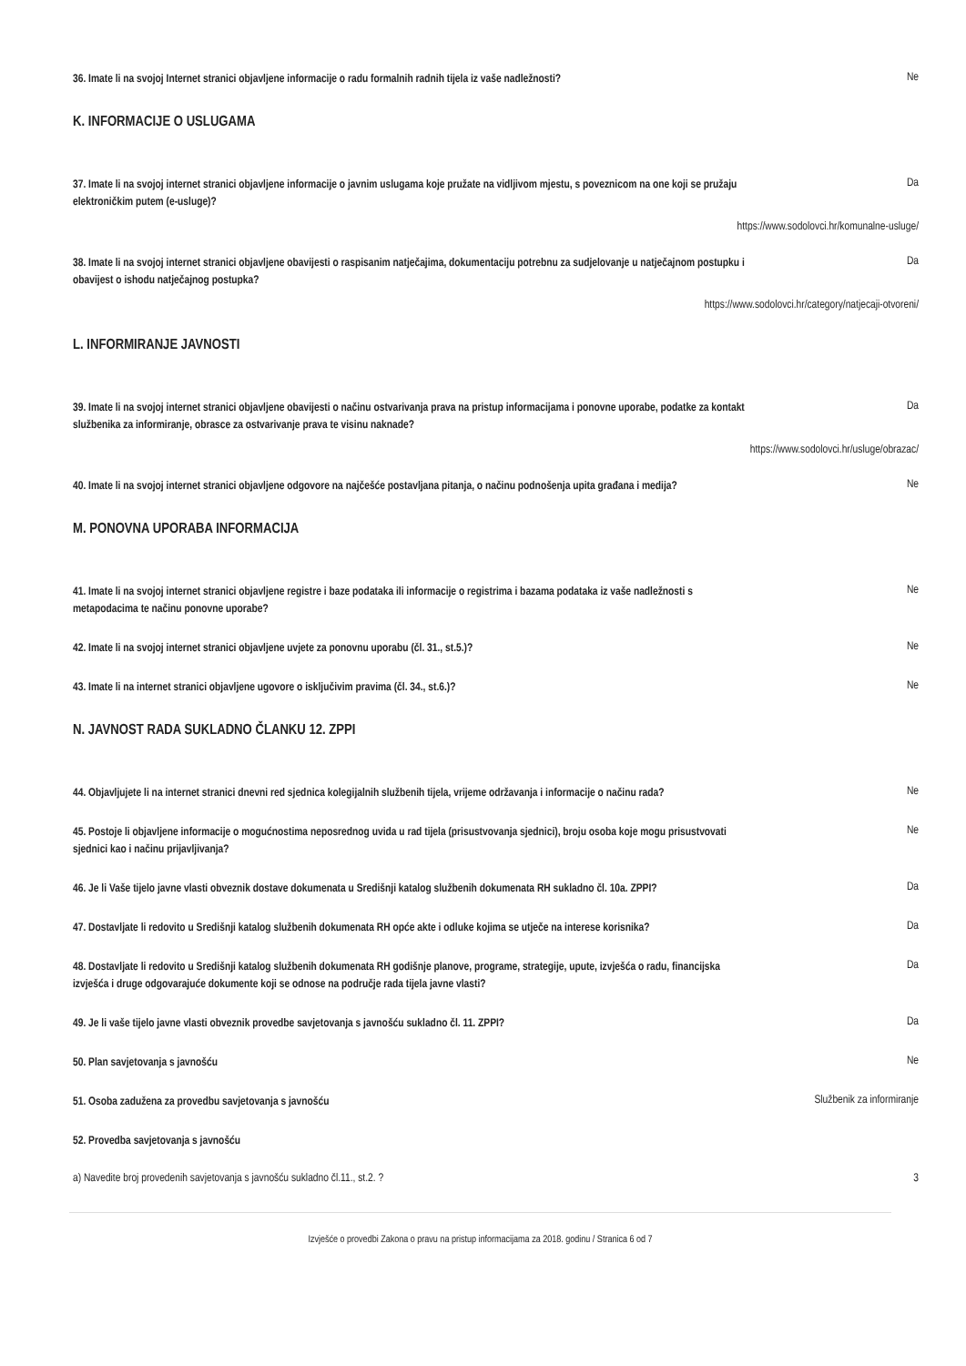36. Imate li na svojoj Internet stranici objavljene informacije o radu formalnih radnih tijela iz vaše nadležnosti? Ne
K. INFORMACIJE O USLUGAMA
37. Imate li na svojoj internet stranici objavljene informacije o javnim uslugama koje pružate na vidljivom mjestu, s poveznicom na one koji se pružaju elektroničkim putem (e-usluge)? Da
https://www.sodolovci.hr/komunalne-usluge/
38. Imate li na svojoj internet stranici objavljene obavijesti o raspisanim natječajima, dokumentaciju potrebnu za sudjelovanje u natječajnom postupku i obavijest o ishodu natječajnog postupka? Da
https://www.sodolovci.hr/category/natjecaji-otvoreni/
L. INFORMIRANJE JAVNOSTI
39. Imate li na svojoj internet stranici objavljene obavijesti o načinu ostvarivanja prava na pristup informacijama i ponovne uporabe, podatke za kontakt službenika za informiranje, obrasce za ostvarivanje prava te visinu naknade? Da
https://www.sodolovci.hr/usluge/obrazac/
40. Imate li na svojoj internet stranici objavljene odgovore na najčešće postavljana pitanja, o načinu podnošenja upita građana i medija? Ne
M. PONOVNA UPORABA INFORMACIJA
41. Imate li na svojoj internet stranici objavljene registre i baze podataka ili informacije o registrima i bazama podataka iz vaše nadležnosti s metapodacima te načinu ponovne uporabe? Ne
42. Imate li na svojoj internet stranici objavljene uvjete za ponovnu uporabu (čl. 31., st.5.)? Ne
43. Imate li na internet stranici objavljene ugovore o isključivim pravima (čl. 34., st.6.)? Ne
N. JAVNOST RADA SUKLADNO ČLANKU 12. ZPPI
44. Objavljujete li na internet stranici dnevni red sjednica kolegijalnih službenih tijela, vrijeme održavanja i informacije o načinu rada? Ne
45. Postoje li objavljene informacije o mogućnostima neposrednog uvida u rad tijela (prisustvovanja sjednici), broju osoba koje mogu prisustvovati sjednici kao i načinu prijavljivanja? Ne
46. Je li Vaše tijelo javne vlasti obveznik dostave dokumenata u Središnji katalog službenih dokumenata RH sukladno čl. 10a. ZPPI? Da
47. Dostavljate li redovito u Središnji katalog službenih dokumenata RH opće akte i odluke kojima se utječe na interese korisnika? Da
48. Dostavljate li redovito u Središnji katalog službenih dokumenata RH godišnje planove, programe, strategije, upute, izvješća o radu, financijska izvješća i druge odgovarajuće dokumente koji se odnose na područje rada tijela javne vlasti? Da
49. Je li vaše tijelo javne vlasti obveznik provedbe savjetovanja s javnošću sukladno čl. 11. ZPPI? Da
50. Plan savjetovanja s javnošću Ne
51. Osoba zadužena za provedbu savjetovanja s javnošću Službenik za informiranje
52. Provedba savjetovanja s javnošću
a) Navedite broj provedenih savjetovanja s javnošću sukladno čl.11., st.2. ? 3
Izvješće o provedbi Zakona o pravu na pristup informacijama za 2018. godinu / Stranica 6 od 7